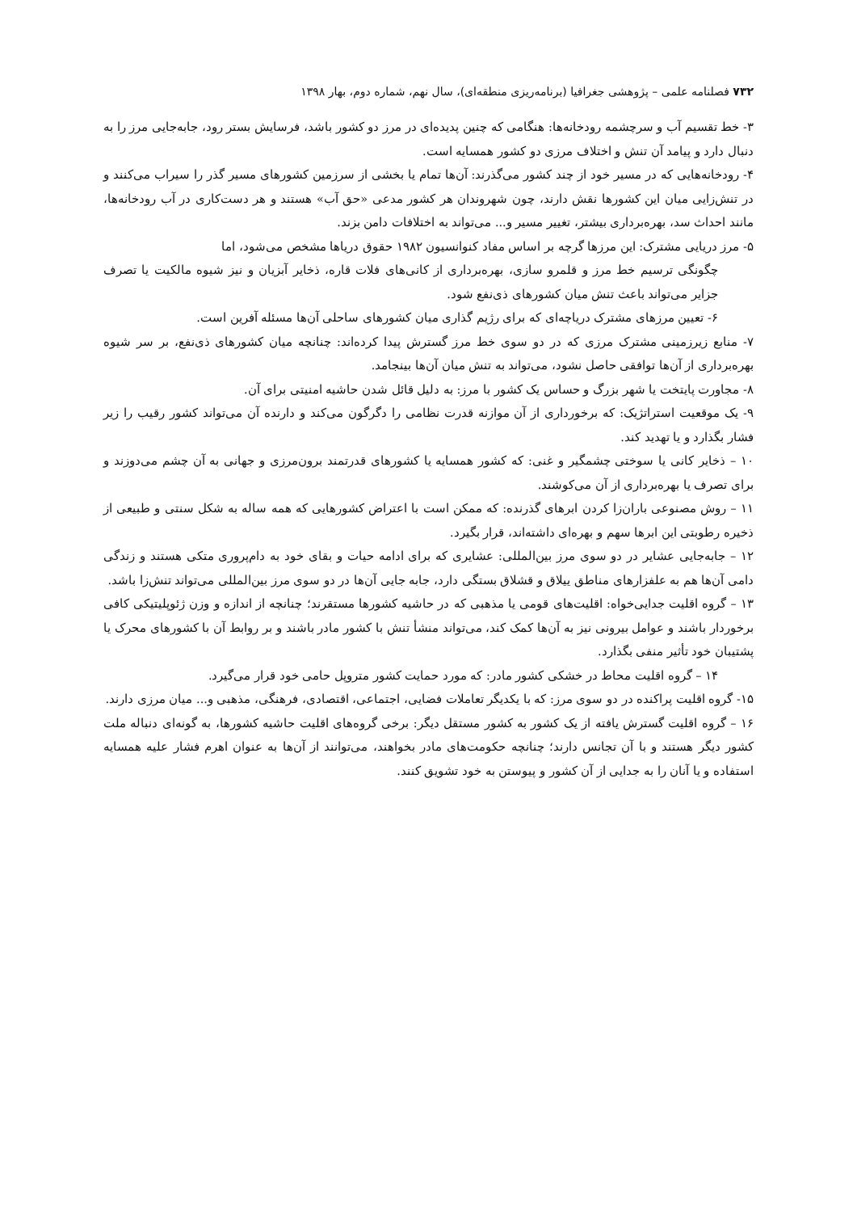۷۳۲ فصلنامه علمی – پژوهشی جغرافیا (برنامه‌ریزی منطقه‌ای)، سال نهم، شماره دوم، بهار ۱۳۹۸
۳- خط تقسیم آب و سرچشمه رودخانه‌ها: هنگامی که چنین پدیده‌ای در مرز دو کشور باشد، فرسایش بستر رود، جابه‌جایی مرز را به دنبال دارد و پیامد آن تنش و اختلاف مرزی دو کشور همسایه است.
۴- رودخانه‌هایی که در مسیر خود از چند کشور می‌گذرند: آن‌ها تمام یا بخشی از سرزمین کشورهای مسیر گذر را سیراب می‌کنند و در تنش‌زایی میان این کشورها نقش دارند، چون شهروندان هر کشور مدعی «حق آب» هستند و هر دست‌کاری در آب رودخانه‌ها، مانند احداث سد، بهره‌برداری بیشتر، تغییر مسیر و... می‌تواند به اختلافات دامن بزند.
۵- مرز دریایی مشترک: این مرزها گرچه بر اساس مفاد کنوانسیون ۱۹۸۲ حقوق دریاها مشخص می‌شود، اما
چگونگی ترسیم خط مرز و قلمرو سازی، بهره‌برداری از کانی‌های فلات قاره، ذخایر آبزیان و نیز شیوه مالکیت یا تصرف جزایر می‌تواند باعث تنش میان کشورهای ذی‌نفع شود.
۶- تعیین مرزهای مشترک دریاچه‌ای که برای رژیم گذاری میان کشورهای ساحلی آن‌ها مسئله آفرین است.
۷- منابع زیرزمینی مشترک مرزی که در دو سوی خط مرز گسترش پیدا کرده‌اند: چنانچه میان کشورهای ذی‌نفع، بر سر شیوه بهره‌برداری از آن‌ها توافقی حاصل نشود، می‌تواند به تنش میان آن‌ها بینجامد.
۸- مجاورت پایتخت یا شهر بزرگ و حساس یک کشور با مرز: به دلیل قائل شدن حاشیه امنیتی برای آن.
۹- یک موقعیت استراتژیک: که برخورداری از آن موازنه قدرت نظامی را دگرگون می‌کند و دارنده آن می‌تواند کشور رقیب را زیر فشار بگذارد و یا تهدید کند.
۱۰ – ذخایر کانی یا سوختی چشمگیر و غنی: که کشور همسایه یا کشورهای قدرتمند برون‌مرزی و جهانی به آن چشم می‌دوزند و برای تصرف یا بهره‌برداری از آن می‌کوشند.
۱۱ – روش مصنوعی باران‌زا کردن ابرهای گذرنده: که ممکن است با اعتراض کشورهایی که همه ساله به شکل سنتی و طبیعی از ذخیره رطوبتی این ابرها سهم و بهره‌ای داشته‌اند، قرار بگیرد.
۱۲ – جابه‌جایی عشایر در دو سوی مرز بین‌المللی: عشایری که برای ادامه حیات و بقای خود به دام‌پروری متکی هستند و زندگی دامی آن‌ها هم به علفزارهای مناطق ییلاق و قشلاق بستگی دارد، جابه جایی آن‌ها در دو سوی مرز بین‌المللی می‌تواند تنش‌زا باشد.
۱۳ – گروه اقلیت جدایی‌خواه: اقلیت‌های قومی یا مذهبی که در حاشیه کشورها مستقرند؛ چنانچه از اندازه و وزن ژئوپلیتیکی کافی برخوردار باشند و عوامل بیرونی نیز به آن‌ها کمک کند، می‌تواند منشأ تنش با کشور مادر باشند و بر روابط آن با کشورهای محرک یا پشتیبان خود تأثیر منفی بگذارد.
۱۴ – گروه اقلیت محاط در خشکی کشور مادر: که مورد حمایت کشور متروپل حامی خود قرار می‌گیرد.
۱۵- گروه اقلیت پراکنده در دو سوی مرز: که با یکدیگر تعاملات فضایی، اجتماعی، اقتصادی، فرهنگی، مذهبی و... میان مرزی دارند.
۱۶ – گروه اقلیت گسترش یافته از یک کشور به کشور مستقل دیگر: برخی گروه‌های اقلیت حاشیه کشورها، به گونه‌ای دنباله ملت کشور دیگر هستند و با آن تجانس دارند؛ چنانچه حکومت‌های مادر بخواهند، می‌توانند از آن‌ها به عنوان اهرم فشار علیه همسایه استفاده و یا آنان را به جدایی از آن کشور و پیوستن به خود تشویق کنند.